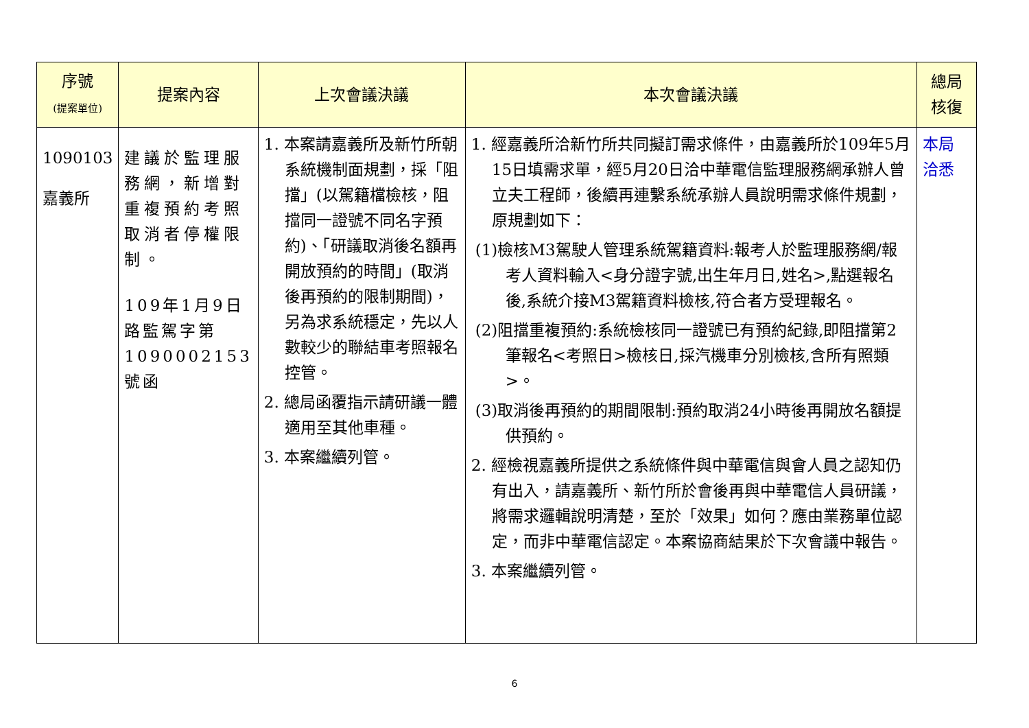| 序號 (提案單位) | 提案內容 | 上次會議決議 | 本次會議決議 | 總局 核復 |
| --- | --- | --- | --- | --- |
| 1090103 嘉義所 | 建議於監理服務網，新增對重複預約考照取消者停權限制。 109年1月9日路監駕字第1090002153號函 | 1. 本案請嘉義所及新竹所朝系統機制面規劃，採「阻擋」(以駕籍檔檢核，阻擋同一證號不同名字預約)、「研議取消後名額再開放預約的時間」(取消後再預約的限制期間)，另為求系統穩定，先以人數較少的聯結車考照報名控管。 2. 總局函覆指示請研議一體適用至其他車種。 3. 本案繼續列管。 | 1. 經嘉義所洽新竹所共同擬訂需求條件，由嘉義所於109年5月15日填需求單，經5月20日洽中華電信監理服務網承辦人曾立夫工程師，後續再連繫系統承辦人員說明需求條件規劃，原規劃如下： (1)檢核M3駕駛人管理系統駕籍資料:報考人於監理服務網/報考人資料輸入<身分證字號,出生年月日,姓名>,點選報名後,系統介接M3駕籍資料檢核,符合者方受理報名。 (2)阻擋重複預約:系統檢核同一證號已有預約紀錄,即阻擋第2筆報名<考照日>檢核日,採汽機車分別檢核,含所有照類>。 (3)取消後再預約的期間限制:預約取消24小時後再開放名額提供預約。 2. 經檢視嘉義所提供之系統條件與中華電信與會人員之認知仍有出入，請嘉義所、新竹所於會後再與中華電信人員研議，將需求邏輯說明清楚，至於「效果」如何？應由業務單位認定，而非中華電信認定。本案協商結果於下次會議中報告。 3. 本案繼續列管。 | 本局 洽悉 |
6